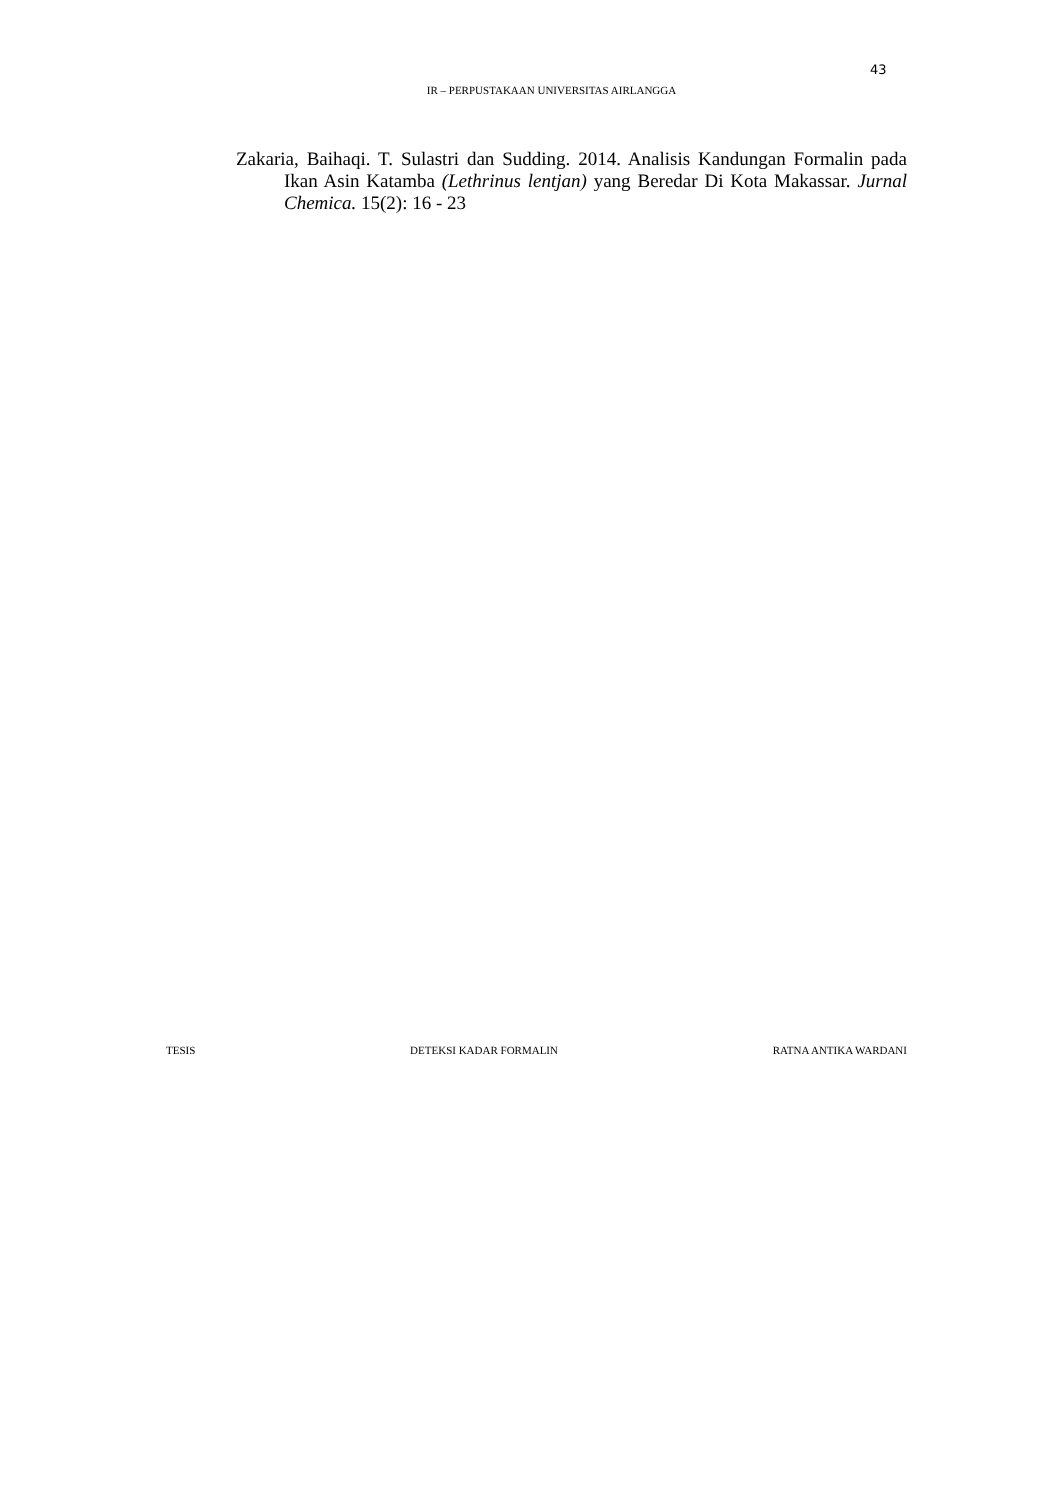43
IR – PERPUSTAKAAN UNIVERSITAS AIRLANGGA
Zakaria, Baihaqi. T. Sulastri dan Sudding. 2014. Analisis Kandungan Formalin pada Ikan Asin Katamba (Lethrinus lentjan) yang Beredar Di Kota Makassar. Jurnal Chemica. 15(2): 16 - 23
TESIS DETEKSI KADAR FORMALIN RATNA ANTIKA WARDANI